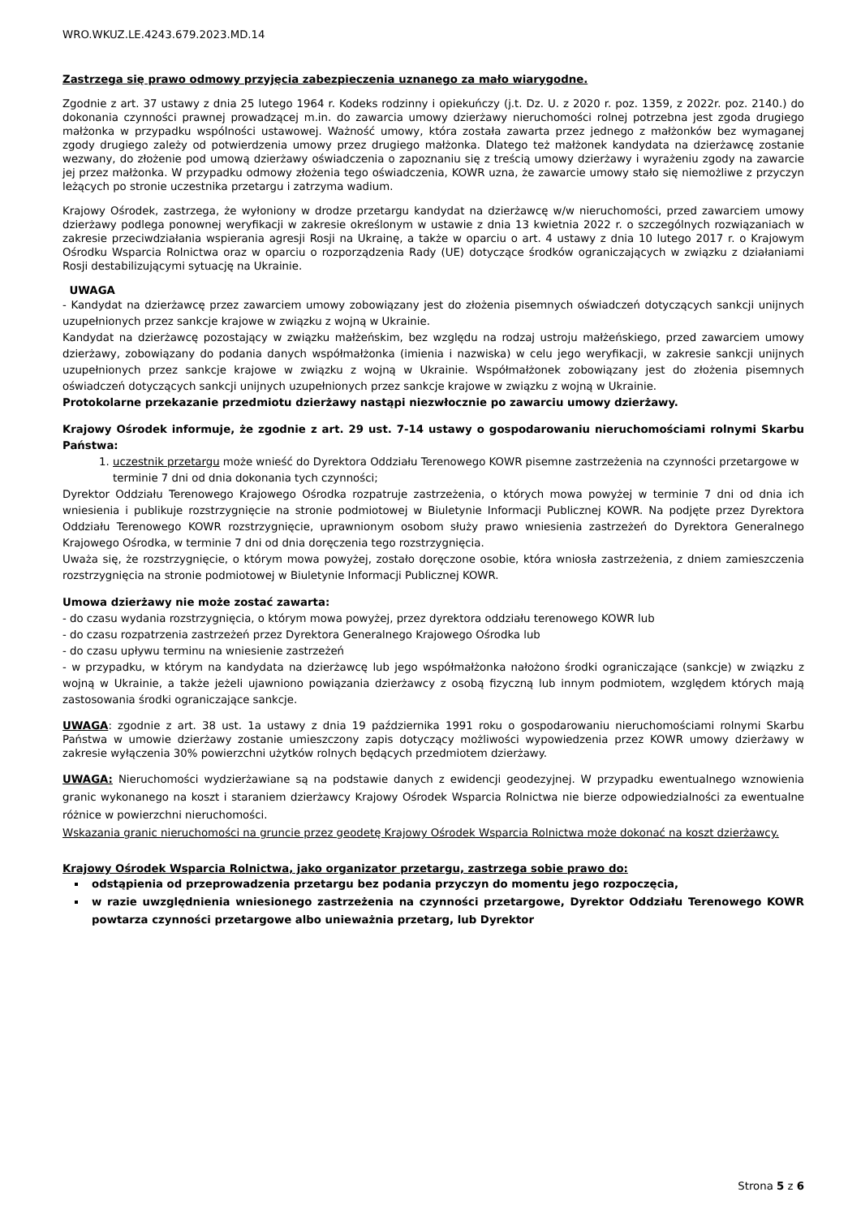WRO.WKUZ.LE.4243.679.2023.MD.14
Zastrzega się prawo odmowy przyjęcia zabezpieczenia uznanego za mało wiarygodne.
Zgodnie z art. 37 ustawy z dnia 25 lutego 1964 r. Kodeks rodzinny i opiekuńczy (j.t. Dz. U. z 2020 r. poz. 1359, z 2022r. poz. 2140.) do dokonania czynności prawnej prowadzącej m.in. do zawarcia umowy dzierżawy nieruchomości rolnej potrzebna jest zgoda drugiego małżonka w przypadku wspólności ustawowej. Ważność umowy, która została zawarta przez jednego z małżonków bez wymaganej zgody drugiego zależy od potwierdzenia umowy przez drugiego małżonka. Dlatego też małżonek kandydata na dzierżawcę zostanie wezwany, do złożenie pod umową dzierżawy oświadczenia o zapoznaniu się z treścią umowy dzierżawy i wyrażeniu zgody na zawarcie jej przez małżonka. W przypadku odmowy złożenia tego oświadczenia, KOWR uzna, że zawarcie umowy stało się niemożliwe z przyczyn leżących po stronie uczestnika przetargu i zatrzyma wadium.
Krajowy Ośrodek, zastrzega, że wyłoniony w drodze przetargu kandydat na dzierżawcę w/w nieruchomości, przed zawarciem umowy dzierżawy podlega ponownej weryfikacji w zakresie określonym w ustawie z dnia 13 kwietnia 2022 r. o szczególnych rozwiązaniach w zakresie przeciwdziałania wspierania agresji Rosji na Ukrainę, a także w oparciu o art. 4 ustawy z dnia 10 lutego 2017 r. o Krajowym Ośrodku Wsparcia Rolnictwa oraz w oparciu o rozporządzenia Rady (UE) dotyczące środków ograniczających w związku z działaniami Rosji destabilizującymi sytuację na Ukrainie.
UWAGA
- Kandydat na dzierżawcę przez zawarciem umowy zobowiązany jest do złożenia pisemnych oświadczeń dotyczących sankcji unijnych uzupełnionych przez sankcje krajowe w związku z wojną w Ukrainie.
Kandydat na dzierżawcę pozostający w związku małżeńskim, bez względu na rodzaj ustroju małżeńskiego, przed zawarciem umowy dzierżawy, zobowiązany do podania danych współmałżonka (imienia i nazwiska) w celu jego weryfikacji, w zakresie sankcji unijnych uzupełnionych przez sankcje krajowe w związku z wojną w Ukrainie. Współmałżonek zobowiązany jest do złożenia pisemnych oświadczeń dotyczących sankcji unijnych uzupełnionych przez sankcje krajowe w związku z wojną w Ukrainie.
Protokolarne przekazanie przedmiotu dzierżawy nastąpi niezwłocznie po zawarciu umowy dzierżawy.
Krajowy Ośrodek informuje, że zgodnie z art. 29 ust. 7-14 ustawy o gospodarowaniu nieruchomościami rolnymi Skarbu Państwa:
1. uczestnik przetargu może wnieść do Dyrektora Oddziału Terenowego KOWR pisemne zastrzeżenia na czynności przetargowe w terminie 7 dni od dnia dokonania tych czynności;
Dyrektor Oddziału Terenowego Krajowego Ośrodka rozpatruje zastrzeżenia, o których mowa powyżej w terminie 7 dni od dnia ich wniesienia i publikuje rozstrzygnięcie na stronie podmiotowej w Biuletynie Informacji Publicznej KOWR. Na podjęte przez Dyrektora Oddziału Terenowego KOWR rozstrzygnięcie, uprawnionym osobom służy prawo wniesienia zastrzeżeń do Dyrektora Generalnego Krajowego Ośrodka, w terminie 7 dni od dnia doręczenia tego rozstrzygnięcia.
Uważa się, że rozstrzygnięcie, o którym mowa powyżej, zostało doręczone osobie, która wniosła zastrzeżenia, z dniem zamieszczenia rozstrzygnięcia na stronie podmiotowej w Biuletynie Informacji Publicznej KOWR.
Umowa dzierżawy nie może zostać zawarta:
- do czasu wydania rozstrzygnięcia, o którym mowa powyżej, przez dyrektora oddziału terenowego KOWR lub
- do czasu rozpatrzenia zastrzeżeń przez Dyrektora Generalnego Krajowego Ośrodka lub
- do czasu upływu terminu na wniesienie zastrzeżeń
- w przypadku, w którym na kandydata na dzierżawcę lub jego współmałżonka nałożono środki ograniczające (sankcje) w związku z wojną w Ukrainie, a także jeżeli ujawniono powiązania dzierżawcy z osobą fizyczną lub innym podmiotem, względem których mają zastosowania środki ograniczające sankcje.
UWAGA: zgodnie z art. 38 ust. 1a ustawy z dnia 19 października 1991 roku o gospodarowaniu nieruchomościami rolnymi Skarbu Państwa w umowie dzierżawy zostanie umieszczony zapis dotyczący możliwości wypowiedzenia przez KOWR umowy dzierżawy w zakresie wyłączenia 30% powierzchni użytków rolnych będących przedmiotem dzierżawy.
UWAGA: Nieruchomości wydzierżawiane są na podstawie danych z ewidencji geodezyjnej. W przypadku ewentualnego wznowienia granic wykonanego na koszt i staraniem dzierżawcy Krajowy Ośrodek Wsparcia Rolnictwa nie bierze odpowiedzialności za ewentualne różnice w powierzchni nieruchomości.
Wskazania granic nieruchomości na gruncie przez geodetę Krajowy Ośrodek Wsparcia Rolnictwa może dokonać na koszt dzierżawcy.
Krajowy Ośrodek Wsparcia Rolnictwa, jako organizator przetargu, zastrzega sobie prawo do:
odstąpienia od przeprowadzenia przetargu bez podania przyczyn do momentu jego rozpoczęcia,
w razie uwzględnienia wniesionego zastrzeżenia na czynności przetargowe, Dyrektor Oddziału Terenowego KOWR powtarza czynności przetargowe albo unieważnia przetarg, lub Dyrektor
Strona 5 z 6